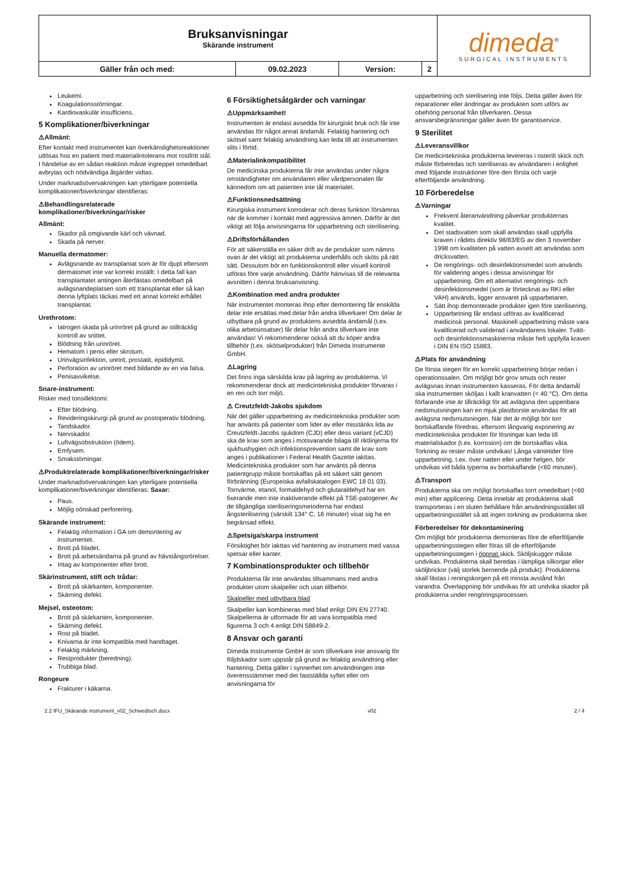| Bruksanvisningar Skärande instrument | | | | dimeda<sup>®</sup> SURGICAL INSTRUMENTS |
| Gäller från och med: | 09.02.2023 | Version: | 2 | |
Leukemi.
Koagulationsstörningar.
Kardiovaskulär insufficiens.
5 Komplikationer/biverkningar
⚠Allmänt:
Efter kontakt med instrumentet kan överkänslighetsreaktioner utlösas hos en patient med materialintolerans mot rostfritt stål. I händelse av en sådan reaktion måste ingreppet omedelbart avbrytas och nödvändiga åtgärder vidtas.
Under marknadsövervakningen kan ytterligare potentiella komplikationer/biverkningar identifieras:
⚠Behandlingsrelaterade komplikationer/biverkningar/risker
Allmänt:
Skador på omgivande kärl och vävnad.
Skada på nerver.
Manuella dermatomer:
Avlägsnande av transplantat som är för djupt eftersom dermatomet inte var korrekt inställt: I detta fall kan transplantatet antingen återfästas omedelbart på avlägsnandeplatsen som ett transplantat eller så kan denna lyftplats täckas med ett annat korrekt erhållet transplantat.
Urethrotom:
Iatrogen skada på urinröret på grund av otillräcklig kontroll av snittet.
Blödning från urinröret.
Hematom i penis eller skrotum.
Urinvägsinfektion, uretrit, prostatit, epididymit.
Perforation av urinröret med bildande av en via falsa.
Penisavvikelse.
Snare-instrument:
Risker med tonsillektomi:
Efter blödning.
Revideringskirurgi på grund av postoperativ blödning.
Tandskador.
Nervskador.
Luftvägsobstruktion (ödem).
Emfysem.
Smakstörningar.
⚠Produktrelaterade komplikationer/biverkningar/risker
Under marknadsövervakningen kan ytterligare potentiella komplikationer/biverkningar identifieras: Saxar:
Paus.
Möjlig oönskad perforering.
Skärande instrument:
Felaktig information i GA om demontering av instrumentet.
Brott på bladet.
Brott på arbetsändarna på grund av hävstångsrörelser.
Intag av komponenter efter brott.
Skärinstrument, stift och trådar:
Brott på skärkanten, komponenter.
Skärning defekt.
Mejsel, osteotom:
Brott på skärkanten, komponenter.
Skärning defekt.
Rost på bladet.
Knivarna är inte kompatibla med handtaget.
Felaktig märkning.
Restprodukter (beredning).
Trubbiga blad.
Rongeure
Frakturer i käkarna.
6 Försiktighetsåtgärder och varningar
⚠Uppmärksamhet!
Instrumenten är endast avsedda för kirurgiskt bruk och får inte användas för något annat ändamål. Felaktig hantering och skötsel samt felaktig användning kan leda till att instrumenten slits i förtid.
⚠Materialinkompatibilitet
De medicinska produkterna får inte användas under några omständigheter om användaren eller vårdpersonalen får kännedom om att patienten inte tål materialet.
⚠Funktionsnedsättning
Kirurgiska instrument korroderar och deras funktion försämras när de kommer i kontakt med aggressiva ämnen. Därför är det viktigt att följa anvisningarna för upparbetning och sterilisering.
⚠Driftsförhållanden
För att säkerställa en säker drift av de produkter som nämns ovan är det viktigt att produkterna underhålls och sköts på rätt sätt. Dessutom bör en funktionskontroll eller visuell kontroll utföras före varje användning. Därför hänvisas till de relevanta avsnitten i denna bruksanvisning.
⚠Kombination med andra produkter
När instrumentet monteras ihop efter demontering får enskilda delar inte ersättas med delar från andra tillverkare! Om delar är utbytbara på grund av produktens avsedda ändamål (t.ex. olika arbetsinsatser) får delar från andra tillverkare inte användas! Vi rekommenderar också att du köper andra tillbehör (t.ex. skötselprodukter) från Dimeda Instrumente GmbH.
⚠Lagring
Det finns inga särskilda krav på lagring av produkterna. Vi rekommenderar dock att medicintekniska produkter förvaras i en ren och torr miljö.
⚠ Creutzfeldt-Jakobs sjukdom
När det gäller upparbetning av medicintekniska produkter som har använts på patienter som lider av eller misstänks lida av Creutzfeldt-Jacobs sjukdom (CJD) eller dess variant (vCJD) ska de krav som anges i motsvarande bilaga till riktlinjerna för sjukhushygien och infektionsprevention samt de krav som anges i publikationer i Federal Health Gazette iakttas. Medicintekniska produkter som har använts på denna patientgrupp måste bortskaffas på ett säkert sätt genom förbränning (Europeiska avfallskatalogen EWC 18 01 03). Torrvärme, etanol, formaldehyd och glutaraldehyd har en fixerande men inte inaktiverande effekt på TSE-patogener. Av de tillgängliga steriliseringsmetoderna har endast ångsterilisering (särskilt 134° C, 18 minuter) visat sig ha en begränsad effekt.
⚠Spetsiga/skarpa instrument
Försiktighet bör iakttas vid hantering av instrument med vassa spetsar eller kanter.
7 Kombinationsprodukter och tillbehör
Produkterna får inte användas tillsammans med andra produkter utom skalpeller och utan tillbehör.
Skalpeller med utbytbara blad
Skalpeller kan kombineras med blad enligt DIN EN 27740. Skalpellerna är utformade för att vara kompatibla med figurerna 3 och 4 enligt DIN 58849-2.
8 Ansvar och garanti
Dimeda Instrumente GmbH är som tillverkare inte ansvarig för följdskador som uppstår på grund av felaktig användning eller hantering. Detta gäller i synnerhet om användningen inte överensstämmer med det fastställda syftet eller om anvisningarna för
upparbetning och sterilisering inte följs. Detta gäller även för reparationer eller ändringar av produkten som utförs av obehörig personal från tillverkaren. Dessa ansvarsbegränsningar gäller även för garantiservice.
9 Sterilitet
⚠Leveransvillkor
De medicintekniska produkterna levereras i osterilt skick och måste förberedas och steriliseras av användaren i enlighet med följande instruktioner före den första och varje efterföljande användning.
10 Förberedelse
⚠Varningar
Frekvent återanvändning påverkar produkternas kvalitet.
Det stadsvatten som skall användas skall uppfylla kraven i rådets direktiv 98/83/EG av den 3 november 1998 om kvaliteten på vatten avsett att användas som dricksvatten.
De rengörings- och desinfektionsmedel som används för validering anges i dessa anvisningar för upparbetning. Om ett alternativt rengörings- och desinfektionsmedel (som är förtecknat av RKI eller VAH) används, ligger ansvaret på upparbetaren.
Sätt ihop demonterade produkter igen före sterilisering.
Upparbetning får endast utföras av kvalificerad medicinsk personal. Maskinell upparbetning måste vara kvalificerad och validerad i användarens lokaler. Tvätt- och desinfektionsmaskinerna måste helt uppfylla kraven i DIN EN ISO 15883.
⚠Plats för användning
De första stegen för en korrekt upparbetning börjar redan i operationssalen. Om möjligt bör grov smuts och rester avlägsnas innan instrumenten kasseras. För detta ändamål ska instrumenten sköljas i kallt kranvatten (< 40 °C). Om detta förfarande inte är tillräckligt för att avlägsna den uppenbara nedsmutsningen kan en mjuk plastborste användas för att avlägsna nedsmutsningen. När det är möjligt bör torr bortskaffande föredras, eftersom långvarig exponering av medicintekniska produkter för lösningar kan leda till materialskador (t.ex. korrosion) om de bortskaffas våta. Torkning av rester måste undvikas! Långa väntetider före upparbetning, t.ex. över natten eller under helgen, bör undvikas vid båda typerna av bortskaffande (<60 minuter).
⚠Transport
Produkterna ska om möjligt bortskaffas torrt omedelbart (<60 min) efter applicering. Detta innebär att produkterna skall transporteras i en sluten behållare från användningsstället till upparbetningsstället så att ingen torkning av produkterna sker.
Förberedelser för dekontaminering
Om möjligt bör produkterna demonteras före de efterföljande upparbetningsstegen eller föras till de efterföljande upparbetningsstegen i öppnat skick. Sköljskuggor måste undvikas. Produkterna skall beredas i lämpliga silkorgar eller sköljbrickor (välj storlek beroende på produkt). Produkterna skall fästas i reningskorgen på ett minsta avstånd från varandra. Överlappning bör undvikas för att undvika skador på produkterna under rengöringsprocessen.
2.2 IFU_Skärande instrument_v02_Schwedisch.docx v02 2 / 4